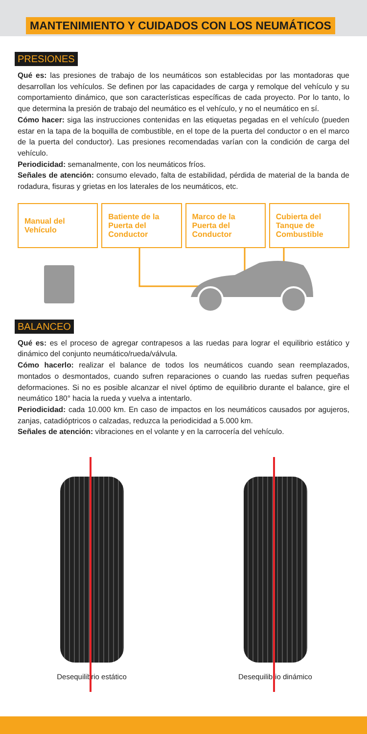MANTENIMIENTO Y CUIDADOS CON LOS NEUMÁTICOS
PRESIONES
Qué es: las presiones de trabajo de los neumáticos son establecidas por las montadoras que desarrollan los vehículos. Se definen por las capacidades de carga y remolque del vehículo y su comportamiento dinámico, que son características específicas de cada proyecto. Por lo tanto, lo que determina la presión de trabajo del neumático es el vehículo, y no el neumático en sí.
Cómo hacer: siga las instrucciones contenidas en las etiquetas pegadas en el vehículo (pueden estar en la tapa de la boquilla de combustible, en el tope de la puerta del conductor o en el marco de la puerta del conductor). Las presiones recomendadas varían con la condición de carga del vehículo.
Periodicidad: semanalmente, con los neumáticos fríos.
Señales de atención: consumo elevado, falta de estabilidad, pérdida de material de la banda de rodadura, fisuras y grietas en los laterales de los neumáticos, etc.
Manual del Vehículo Batiente de la Puerta del Conductor
Marco de la Puerta del Conductor
Cubierta del Tanque de Combustible
BALANCEO
Qué es: es el proceso de agregar contrapesos a las ruedas para lograr el equilibrio estático y dinámico del conjunto neumático/rueda/válvula.
Cómo hacerlo: realizar el balance de todos los neumáticos cuando sean reemplazados, montados o desmontados, cuando sufren reparaciones o cuando las ruedas sufren pequeñas deformaciones. Si no es posible alcanzar el nivel óptimo de equilibrio durante el balance, gire el neumático 180° hacia la rueda y vuelva a intentarlo.
Periodicidad: cada 10.000 km. En caso de impactos en los neumáticos causados por agujeros, zanjas, catadióptricos o calzadas, reduzca la periodicidad a 5.000 km.
Señales de atención: vibraciones en el volante y en la carrocería del vehículo.
Desequilibrio estático Desequilibrio dinámico